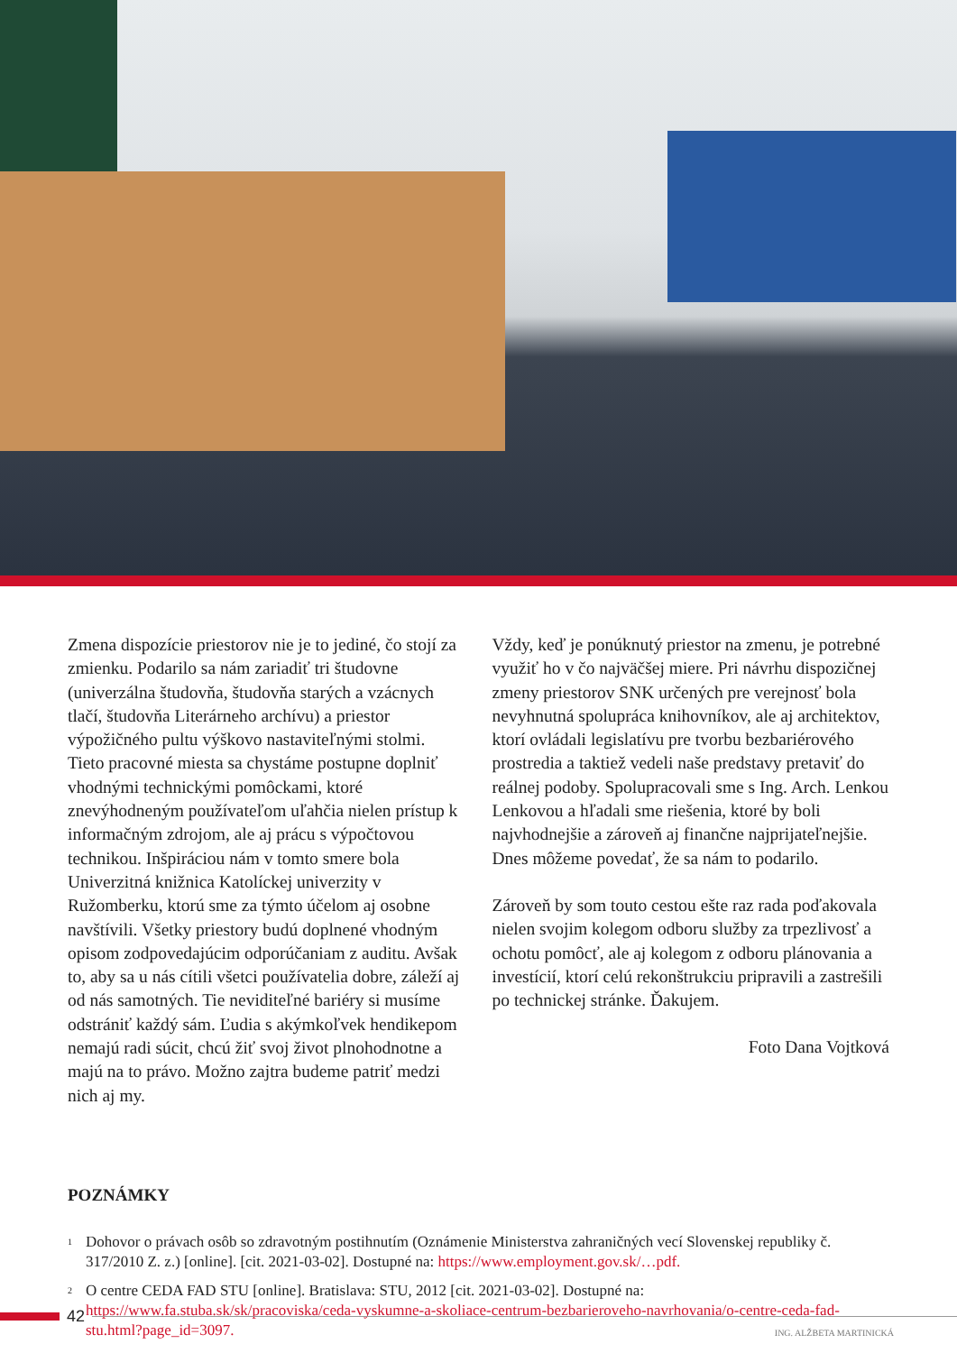Zmena dispozície priestorov nie je to jediné, čo stojí za zmienku. Podarilo sa nám zariadiť tri študovne (univerzálna študovňa, študovňa starých a vzácnych tlačí, študovňa Literárneho archívu) a priestor výpožičného pultu výškovo nastaviteľnými stolmi. Tieto pracovné miesta sa chystáme postupne doplniť vhodnými technickými pomôckami, ktoré znevýhodneným používateľom uľahčia nielen prístup k informačným zdrojom, ale aj prácu s výpočtovou technikou. Inšpiráciou nám v tomto smere bola Univerzitná knižnica Katolíckej univerzity v Ružomberku, ktorú sme za týmto účelom aj osobne navštívili. Všetky priestory budú doplnené vhodným opisom zodpovedajúcim odporúčaniam z auditu. Avšak to, aby sa u nás cítili všetci používatelia dobre, záleží aj od nás samotných. Tie neviditeľné bariéry si musíme odstrániť každý sám. Ľudia s akýmkoľvek hendikepom nemajú radi súcit, chcú žiť svoj život plnohodnotne a majú na to právo. Možno zajtra budeme patriť medzi nich aj my.
Vždy, keď je ponúknutý priestor na zmenu, je potrebné využiť ho v čo najväčšej miere. Pri návrhu dispozičnej zmeny priestorov SNK určených pre verejnosť bola nevyhnutná spolupráca knihovníkov, ale aj architektov, ktorí ovládali legislatívu pre tvorbu bezbariérového prostredia a taktiež vedeli naše predstavy pretaviť do reálnej podoby. Spolupracovali sme s Ing. Arch. Lenkou Lenkovou a hľadali sme riešenia, ktoré by boli najvhodnejšie a zároveň aj finančne najprijateľnejšie. Dnes môžeme povedať, že sa nám to podarilo.
Zároveň by som touto cestou ešte raz rada poďakovala nielen svojim kolegom odboru služby za trpezlivosť a ochotu pomôcť, ale aj kolegom z odboru plánovania a investícií, ktorí celú rekonštrukciu pripravili a zastrešili po technickej stránke. Ďakujem.
Foto Dana Vojtková
POZNÁMKY
<sup>1</sup> Dohovor o právach osôb so zdravotným postihnutím (Oznámenie Ministerstva zahraničných vecí Slovenskej republiky č. 317/2010 Z. z.) [online]. [cit. 2021-03-02]. Dostupné na: https://www.employment.gov.sk/…pdf.
<sup>2</sup> O centre CEDA FAD STU [online]. Bratislava: STU, 2012 [cit. 2021-03-02]. Dostupné na: https://www.fa.stuba.sk/sk/pracoviska/ceda-vyskumne-a-skoliace-centrum-bezbarieroveho-navrhovania/o-centre-ceda-fad-stu.html?page_id=3097.
42
ING. ALŽBETA MARTINICKÁ